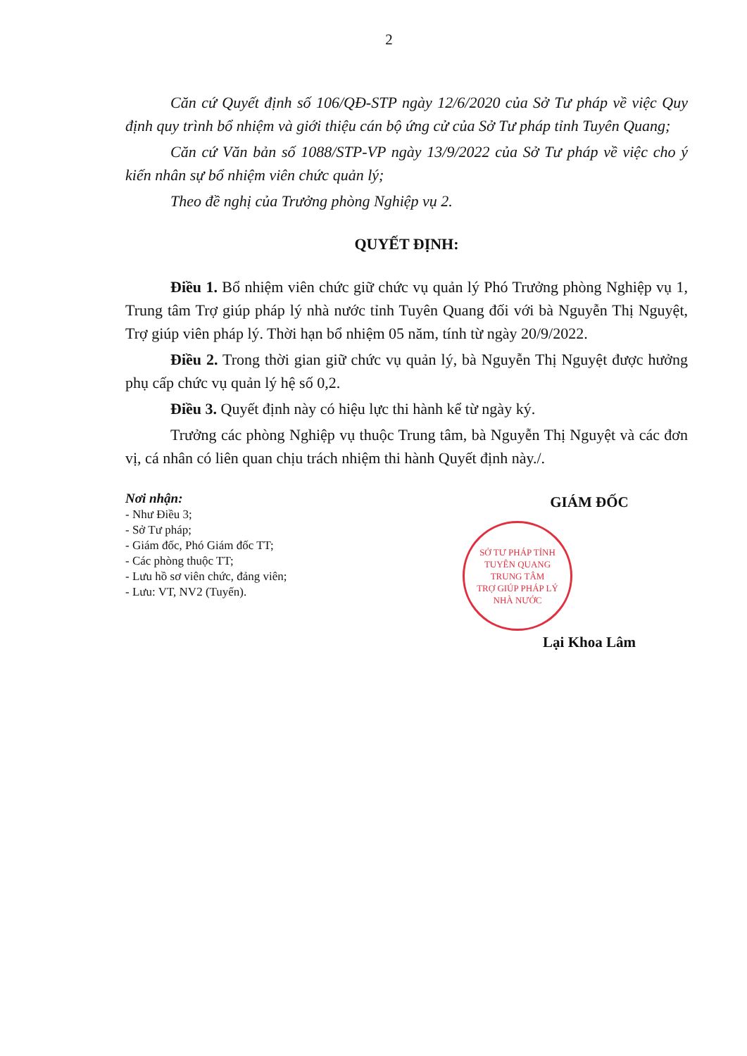2
Căn cứ Quyết định số 106/QĐ-STP ngày 12/6/2020 của Sở Tư pháp về việc Quy định quy trình bổ nhiệm và giới thiệu cán bộ ứng cử của Sở Tư pháp tỉnh Tuyên Quang;
Căn cứ Văn bản số 1088/STP-VP ngày 13/9/2022 của Sở Tư pháp về việc cho ý kiến nhân sự bổ nhiệm viên chức quản lý;
Theo đề nghị của Trưởng phòng Nghiệp vụ 2.
QUYẾT ĐỊNH:
Điều 1. Bổ nhiệm viên chức giữ chức vụ quản lý Phó Trưởng phòng Nghiệp vụ 1, Trung tâm Trợ giúp pháp lý nhà nước tỉnh Tuyên Quang đối với bà Nguyễn Thị Nguyệt, Trợ giúp viên pháp lý. Thời hạn bổ nhiệm 05 năm, tính từ ngày 20/9/2022.
Điều 2. Trong thời gian giữ chức vụ quản lý, bà Nguyễn Thị Nguyệt được hưởng phụ cấp chức vụ quản lý hệ số 0,2.
Điều 3. Quyết định này có hiệu lực thi hành kể từ ngày ký.
Trưởng các phòng Nghiệp vụ thuộc Trung tâm, bà Nguyễn Thị Nguyệt và các đơn vị, cá nhân có liên quan chịu trách nhiệm thi hành Quyết định này./.
Nơi nhận:
- Như Điều 3;
- Sở Tư pháp;
- Giám đốc, Phó Giám đốc TT;
- Các phòng thuộc TT;
- Lưu hồ sơ viên chức, đảng viên;
- Lưu: VT, NV2 (Tuyến).
GIÁM ĐỐC
SỞ TƯ PHÁP TỈNH TUYÊN QUANG
TRUNG TÂM
TRỢ GIÚP PHÁP LÝ
NHÀ NƯỚC
Lại Khoa Lâm